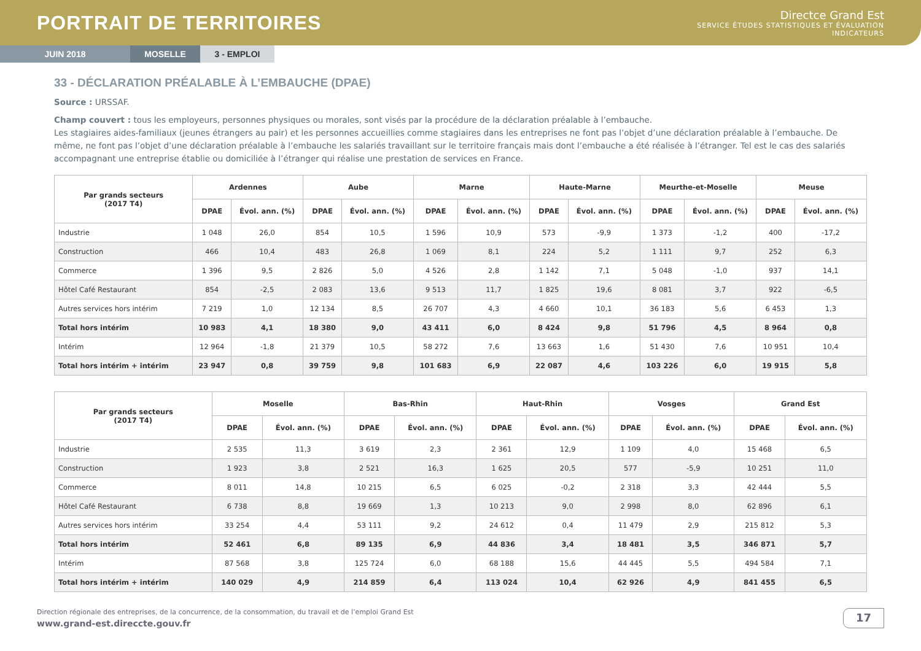PORTRAIT DE TERRITOIRES
Directce Grand Est
SERVICE ÉTUDES STATISTIQUES ET ÉVALUATION
INDICATEURS
JUIN 2018 MOSELLE 3 - EMPLOI
33 - DÉCLARATION PRÉALABLE À L’EMBAUCHE (DPAE)
Source : URSSAF.
Champ couvert : tous les employeurs, personnes physiques ou morales, sont visés par la procédure de la déclaration préalable à l’embauche.
Les stagiaires aides-familiaux (jeunes étrangers au pair) et les personnes accueillies comme stagiaires dans les entreprises ne font pas l’objet d’une déclaration préalable à l’embauche. De même, ne font pas l’objet d’une déclaration préalable à l’embauche les salariés travaillant sur le territoire français mais dont l’embauche a été réalisée à l’étranger. Tel est le cas des salariés accompagnant une entreprise établie ou domiciliée à l’étranger qui réalise une prestation de services en France.
| Par grands secteurs (2017 T4) | Ardennes | | Aube | | Marne | | Haute-Marne | | Meurthe-et-Moselle | | Meuse | |
| --- | --- | --- | --- | --- | --- | --- | --- | --- | --- | --- | --- | --- |
| | DPAE | Évol. ann. (%) | DPAE | Évol. ann. (%) | DPAE | Évol. ann. (%) | DPAE | Évol. ann. (%) | DPAE | Évol. ann. (%) | DPAE | Évol. ann. (%) |
| Industrie | 1 048 | 26,0 | 854 | 10,5 | 1 596 | 10,9 | 573 | -9,9 | 1 373 | -1,2 | 400 | -17,2 |
| Construction | 466 | 10,4 | 483 | 26,8 | 1 069 | 8,1 | 224 | 5,2 | 1 111 | 9,7 | 252 | 6,3 |
| Commerce | 1 396 | 9,5 | 2 826 | 5,0 | 4 526 | 2,8 | 1 142 | 7,1 | 5 048 | -1,0 | 937 | 14,1 |
| Hôtel Café Restaurant | 854 | -2,5 | 2 083 | 13,6 | 9 513 | 11,7 | 1 825 | 19,6 | 8 081 | 3,7 | 922 | -6,5 |
| Autres services hors intérim | 7 219 | 1,0 | 12 134 | 8,5 | 26 707 | 4,3 | 4 660 | 10,1 | 36 183 | 5,6 | 6 453 | 1,3 |
| Total hors intérim | 10 983 | 4,1 | 18 380 | 9,0 | 43 411 | 6,0 | 8 424 | 9,8 | 51 796 | 4,5 | 8 964 | 0,8 |
| Intérim | 12 964 | -1,8 | 21 379 | 10,5 | 58 272 | 7,6 | 13 663 | 1,6 | 51 430 | 7,6 | 10 951 | 10,4 |
| Total hors intérim + intérim | 23 947 | 0,8 | 39 759 | 9,8 | 101 683 | 6,9 | 22 087 | 4,6 | 103 226 | 6,0 | 19 915 | 5,8 |
| Par grands secteurs (2017 T4) | Moselle | | Bas-Rhin | | Haut-Rhin | | Vosges | | Grand Est | |
| --- | --- | --- | --- | --- | --- | --- | --- | --- | --- | --- |
| | DPAE | Évol. ann. (%) | DPAE | Évol. ann. (%) | DPAE | Évol. ann. (%) | DPAE | Évol. ann. (%) | DPAE | Évol. ann. (%) |
| Industrie | 2 535 | 11,3 | 3 619 | 2,3 | 2 361 | 12,9 | 1 109 | 4,0 | 15 468 | 6,5 |
| Construction | 1 923 | 3,8 | 2 521 | 16,3 | 1 625 | 20,5 | 577 | -5,9 | 10 251 | 11,0 |
| Commerce | 8 011 | 14,8 | 10 215 | 6,5 | 6 025 | -0,2 | 2 318 | 3,3 | 42 444 | 5,5 |
| Hôtel Café Restaurant | 6 738 | 8,8 | 19 669 | 1,3 | 10 213 | 9,0 | 2 998 | 8,0 | 62 896 | 6,1 |
| Autres services hors intérim | 33 254 | 4,4 | 53 111 | 9,2 | 24 612 | 0,4 | 11 479 | 2,9 | 215 812 | 5,3 |
| Total hors intérim | 52 461 | 6,8 | 89 135 | 6,9 | 44 836 | 3,4 | 18 481 | 3,5 | 346 871 | 5,7 |
| Intérim | 87 568 | 3,8 | 125 724 | 6,0 | 68 188 | 15,6 | 44 445 | 5,5 | 494 584 | 7,1 |
| Total hors intérim + intérim | 140 029 | 4,9 | 214 859 | 6,4 | 113 024 | 10,4 | 62 926 | 4,9 | 841 455 | 6,5 |
Direction régionale des entreprises, de la concurrence, de la consommation, du travail et de l’emploi Grand Est
www.grand-est.direccte.gouv.fr
17